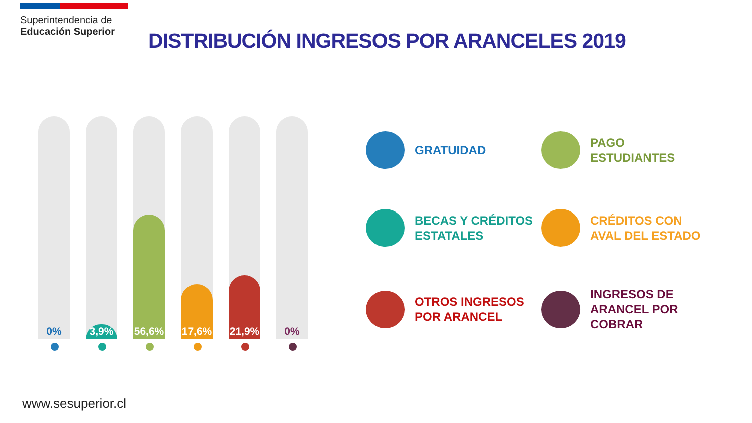Superintendencia de
Educación Superior
DISTRIBUCIÓN INGRESOS POR ARANCELES 2019
0%
3,9%
56,6%
17,6%
21,9%
0%
GRATUIDAD
PAGO
ESTUDIANTES
BECAS Y CRÉDITOS
ESTATALES
CRÉDITOS CON
AVAL DEL ESTADO
OTROS INGRESOS
POR ARANCEL
INGRESOS DE
ARANCEL POR
COBRAR
www.sesuperior.cl